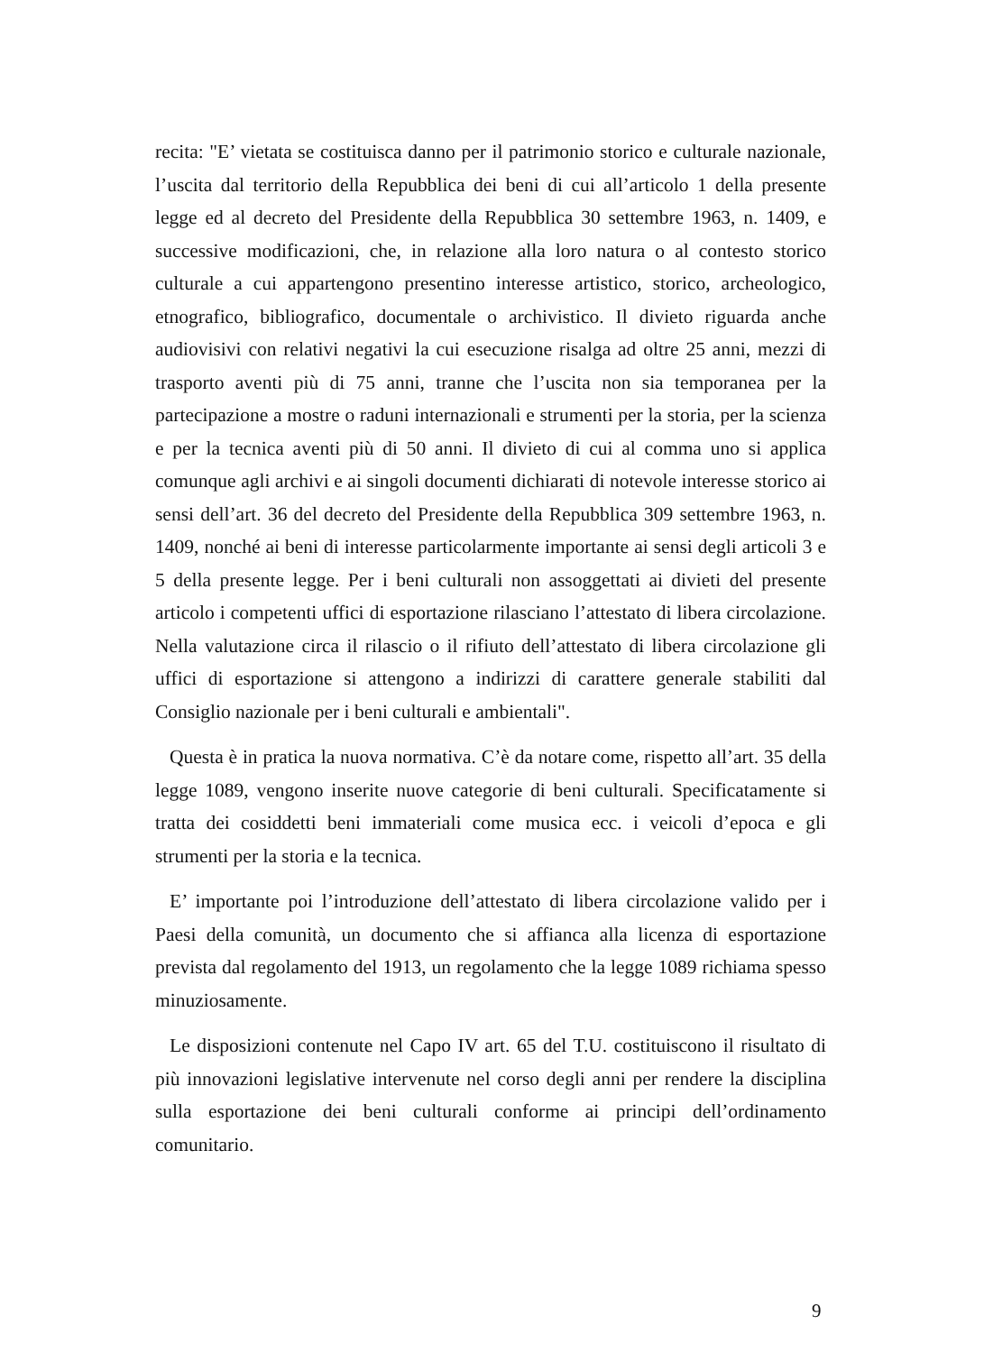recita: "E’ vietata se costituisca danno per il patrimonio storico e culturale nazionale, l’uscita dal territorio della Repubblica dei beni di cui all’articolo 1 della presente legge ed al decreto del Presidente della Repubblica 30 settembre 1963, n. 1409, e successive modificazioni, che, in relazione alla loro natura o al contesto storico culturale a cui appartengono presentino interesse artistico, storico, archeologico, etnografico, bibliografico, documentale o archivistico. Il divieto riguarda anche audiovisivi con relativi negativi la cui esecuzione risalga ad oltre 25 anni, mezzi di trasporto aventi più di 75 anni, tranne che l’uscita non sia temporanea per la partecipazione a mostre o raduni internazionali e strumenti per la storia, per la scienza e per la tecnica aventi più di 50 anni. Il divieto di cui al comma uno si applica comunque agli archivi e ai singoli documenti dichiarati di notevole interesse storico ai sensi dell’art. 36 del decreto del Presidente della Repubblica 309 settembre 1963, n. 1409, nonché ai beni di interesse particolarmente importante ai sensi degli articoli 3 e 5 della presente legge. Per i beni culturali non assoggettati ai divieti del presente articolo i competenti uffici di esportazione rilasciano l’attestato di libera circolazione. Nella valutazione circa il rilascio o il rifiuto dell’attestato di libera circolazione gli uffici di esportazione si attengono a indirizzi di carattere generale stabiliti dal Consiglio nazionale per i beni culturali e ambientali".
Questa è in pratica la nuova normativa. C’è da notare come, rispetto all’art. 35 della legge 1089, vengono inserite nuove categorie di beni culturali. Specificatamente si tratta dei cosiddetti beni immateriali come musica ecc. i veicoli d’epoca e gli strumenti per la storia e la tecnica.
E’ importante poi l’introduzione dell’attestato di libera circolazione valido per i Paesi della comunità, un documento che si affianca alla licenza di esportazione prevista dal regolamento del 1913, un regolamento che la legge 1089 richiama spesso minuziosamente.
Le disposizioni contenute nel Capo IV art. 65 del T.U. costituiscono il risultato di più innovazioni legislative intervenute nel corso degli anni per rendere la disciplina sulla esportazione dei beni culturali conforme ai principi dell’ordinamento comunitario.
9